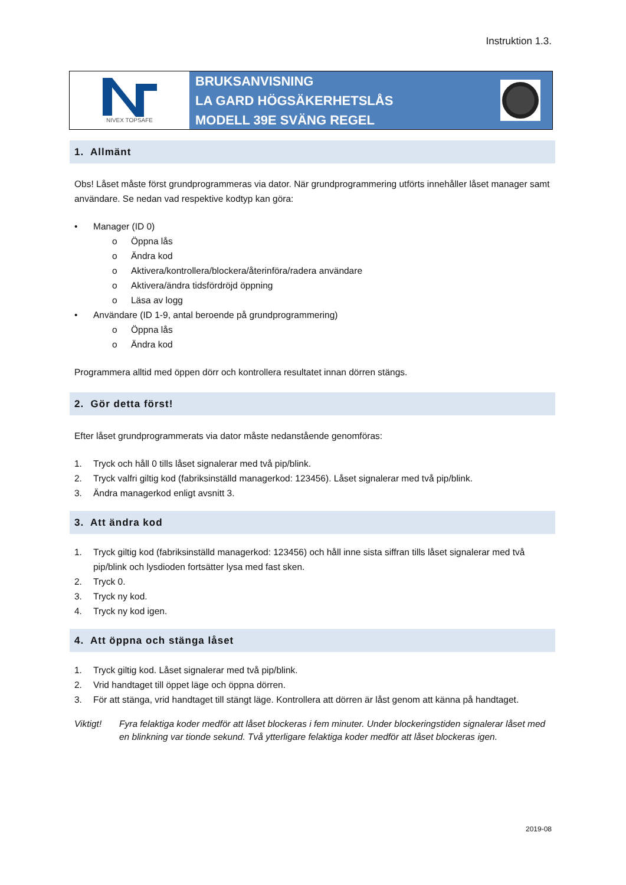Instruktion 1.3.
NIVEX TOPSAFE
BRUKSANVISNING
LA GARD HÖGSÄKERHETSLÅS
MODELL 39E SVÄNG REGEL
1. Allmänt
Obs! Låset måste först grundprogrammeras via dator. När grundprogrammering utförts innehåller låset manager samt användare. Se nedan vad respektive kodtyp kan göra:
• Manager (ID 0)
o Öppna lås
o Ändra kod
o Aktivera/kontrollera/blockera/återinföra/radera användare
o Aktivera/ändra tidsfördröjd öppning
o Läsa av logg
• Användare (ID 1-9, antal beroende på grundprogrammering)
o Öppna lås
o Ändra kod
Programmera alltid med öppen dörr och kontrollera resultatet innan dörren stängs.
2. Gör detta först!
Efter låset grundprogrammerats via dator måste nedanstående genomföras:
1. Tryck och håll 0 tills låset signalerar med två pip/blink.
2. Tryck valfri giltig kod (fabriksinställd managerkod: 123456). Låset signalerar med två pip/blink.
3. Ändra managerkod enligt avsnitt 3.
3. Att ändra kod
1. Tryck giltig kod (fabriksinställd managerkod: 123456) och håll inne sista siffran tills låset signalerar med två pip/blink och lysdioden fortsätter lysa med fast sken.
2. Tryck 0.
3. Tryck ny kod.
4. Tryck ny kod igen.
4. Att öppna och stänga låset
1. Tryck giltig kod. Låset signalerar med två pip/blink.
2. Vrid handtaget till öppet läge och öppna dörren.
3. För att stänga, vrid handtaget till stängt läge. Kontrollera att dörren är låst genom att känna på handtaget.
Viktigt! Fyra felaktiga koder medför att låset blockeras i fem minuter. Under blockeringstiden signalerar låset med en blinkning var tionde sekund. Två ytterligare felaktiga koder medför att låset blockeras igen.
2019-08